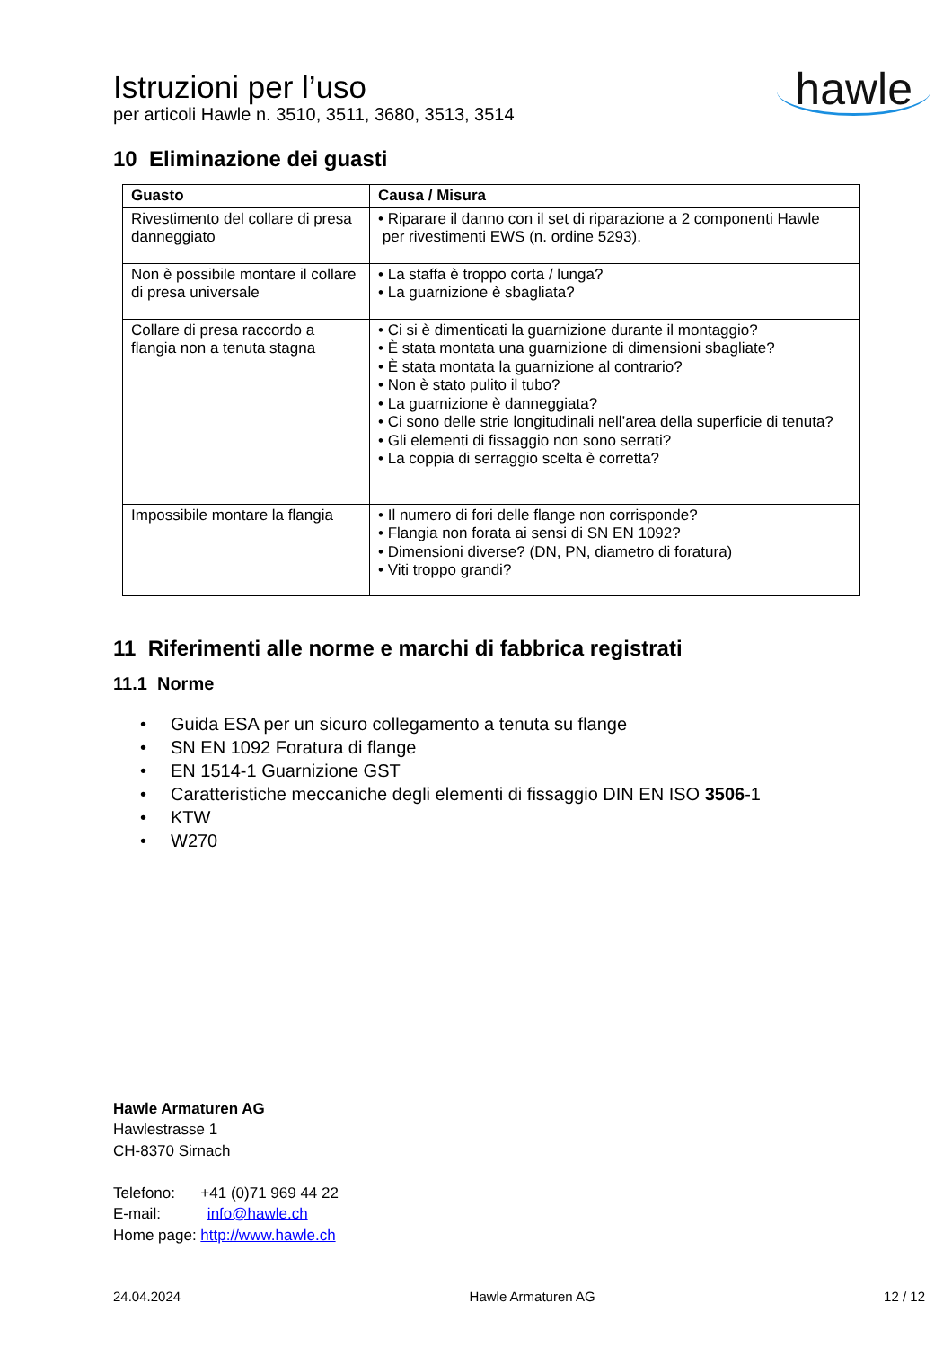Istruzioni per l’uso
per articoli Hawle n. 3510, 3511, 3680, 3513, 3514
hawle
10 Eliminazione dei guasti
| Guasto | Causa / Misura |
| --- | --- |
| Rivestimento del collare di presa danneggiato | • Riparare il danno con il set di riparazione a 2 componenti Hawle per rivestimenti EWS (n. ordine 5293). |
| Non è possibile montare il collare di presa universale | • La staffa è troppo corta / lunga? • La guarnizione è sbagliata? |
| Collare di presa raccordo a flangia non a tenuta stagna | • Ci si è dimenticati la guarnizione durante il montaggio? • È stata montata una guarnizione di dimensioni sbagliate? • È stata montata la guarnizione al contrario? • Non è stato pulito il tubo? • La guarnizione è danneggiata? • Ci sono delle strie longitudinali nell’area della superficie di tenuta? • Gli elementi di fissaggio non sono serrati? • La coppia di serraggio scelta è corretta? |
| Impossibile montare la flangia | • Il numero di fori delle flange non corrisponde? • Flangia non forata ai sensi di SN EN 1092? • Dimensioni diverse? (DN, PN, diametro di foratura) • Viti troppo grandi? |
11 Riferimenti alle norme e marchi di fabbrica registrati
11.1 Norme
• Guida ESA per un sicuro collegamento a tenuta su flange
• SN EN 1092 Foratura di flange
• EN 1514-1 Guarnizione GST
• Caratteristiche meccaniche degli elementi di fissaggio DIN EN ISO 3506-1
• KTW
• W270
Hawle Armaturen AG
Hawlestrasse 1
CH-8370 Sirnach
Telefono: +41 (0)71 969 44 22
E-mail: info@hawle.ch
Home page: http://www.hawle.ch
24.04.2024 Hawle Armaturen AG 12 / 12